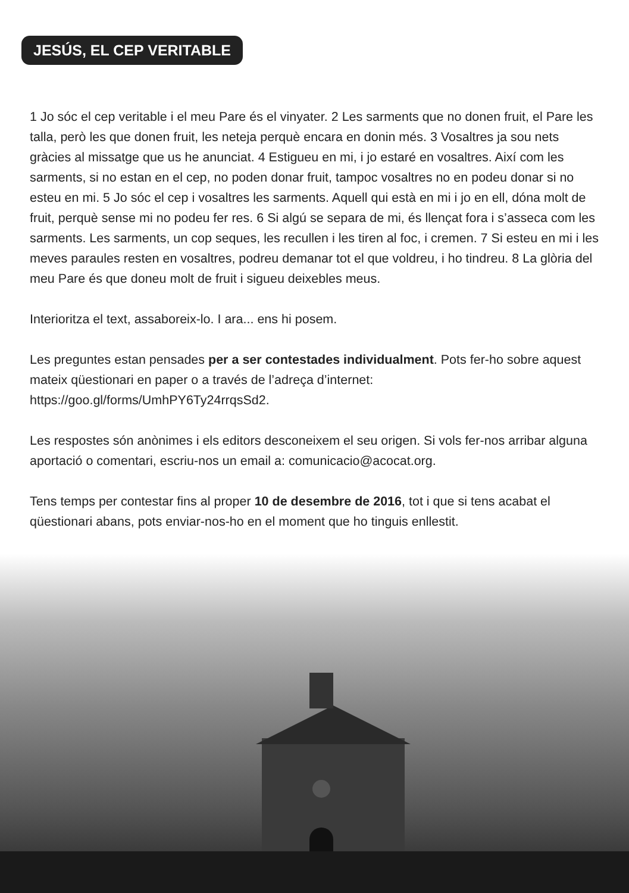JESÚS, EL CEP VERITABLE
1 Jo sóc el cep veritable i el meu Pare és el vinyater. 2 Les sarments que no donen fruit, el Pare les talla, però les que donen fruit, les neteja perquè encara en donin més. 3 Vosaltres ja sou nets gràcies al missatge que us he anunciat. 4 Estigueu en mi, i jo estaré en vosaltres. Així com les sarments, si no estan en el cep, no poden donar fruit, tampoc vosaltres no en podeu donar si no esteu en mi. 5 Jo sóc el cep i vosaltres les sarments. Aquell qui està en mi i jo en ell, dóna molt de fruit, perquè sense mi no podeu fer res. 6 Si algú se separa de mi, és llençat fora i s’asseca com les sarments. Les sarments, un cop seques, les recullen i les tiren al foc, i cremen. 7 Si esteu en mi i les meves paraules resten en vosaltres, podreu demanar tot el que voldreu, i ho tindreu. 8 La glòria del meu Pare és que doneu molt de fruit i sigueu deixebles meus.
Interioritza el text, assaboreix-lo. I ara... ens hi posem.
Les preguntes estan pensades per a ser contestades individualment. Pots fer-ho sobre aquest mateix qüestionari en paper o a través de l’adreça d’internet:
https://goo.gl/forms/UmhPY6Ty24rrqsSd2.
Les respostes són anònimes i els editors desconeixem el seu origen. Si vols fer-nos arribar alguna aportació o comentari, escriu-nos un email a: comunicacio@acocat.org.
Tens temps per contestar fins al proper 10 de desembre de 2016, tot i que si tens acabat el qüestionari abans, pots enviar-nos-ho en el moment que ho tinguis enllestit.